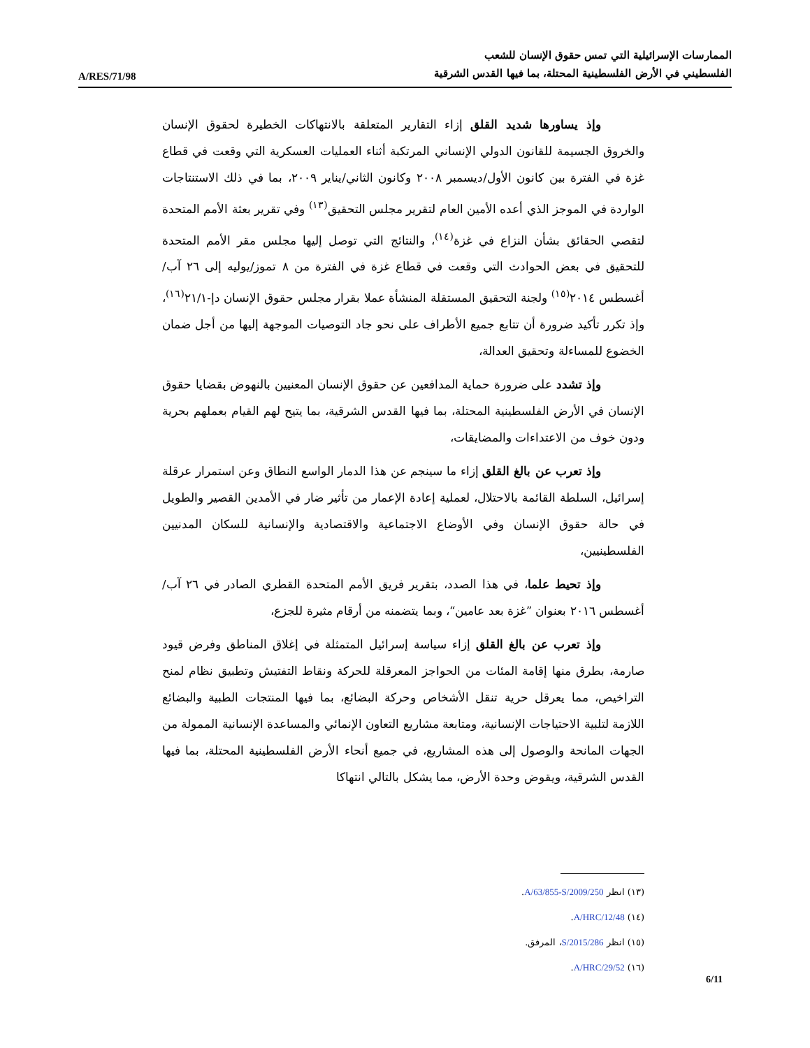A/RES/71/98
الممارسات الإسرائيلية التي تمس حقوق الإنسان للشعب
الفلسطيني في الأرض الفلسطينية المحتلة، بما فيها القدس الشرقية
وإذ يساورها شديد القلق إزاء التقارير المتعلقة بالانتهاكات الخطيرة لحقوق الإنسان والخروق الجسيمة للقانون الدولي الإنساني المرتكبة أثناء العمليات العسكرية التي وقعت في قطاع غزة في الفترة بين كانون الأول/ديسمبر ٢٠٠٨ وكانون الثاني/يناير ٢٠٠٩، بما في ذلك الاستنتاجات الواردة في الموجز الذي أعده الأمين العام لتقرير مجلس التحقيق<sup>(١٣)</sup> وفي تقرير بعثة الأمم المتحدة لتقصي الحقائق بشأن النزاع في غزة<sup>(١٤)</sup>، والنتائج التي توصل إليها مجلس مقر الأمم المتحدة للتحقيق في بعض الحوادث التي وقعت في قطاع غزة في الفترة من ٨ تموز/يوليه إلى ٢٦ آب/أغسطس ٢٠١٤<sup>(١٥)</sup> ولجنة التحقيق المستقلة المنشأة عملا بقرار مجلس حقوق الإنسان دإ-٢١/١<sup>(١٦)</sup>، وإذ تكرر تأكيد ضرورة أن تتابع جميع الأطراف على نحو جاد التوصيات الموجهة إليها من أجل ضمان الخضوع للمساءلة وتحقيق العدالة،
وإذ تشدد على ضرورة حماية المدافعين عن حقوق الإنسان المعنيين بالنهوض بقضايا حقوق الإنسان في الأرض الفلسطينية المحتلة، بما فيها القدس الشرقية، بما يتيح لهم القيام بعملهم بحرية ودون خوف من الاعتداءات والمضايقات،
وإذ تعرب عن بالغ القلق إزاء ما سينجم عن هذا الدمار الواسع النطاق وعن استمرار عرقلة إسرائيل، السلطة القائمة بالاحتلال، لعملية إعادة الإعمار من تأثير ضار في الأمدين القصير والطويل في حالة حقوق الإنسان وفي الأوضاع الاجتماعية والاقتصادية والإنسانية للسكان المدنيين الفلسطينيين،
وإذ تحيط علما، في هذا الصدد، بتقرير فريق الأمم المتحدة القطري الصادر في ٢٦ آب/أغسطس ٢٠١٦ بعنوان ”غزة بعد عامين“، وبما يتضمنه من أرقام مثيرة للجزع،
وإذ تعرب عن بالغ القلق إزاء سياسة إسرائيل المتمثلة في إغلاق المناطق وفرض قيود صارمة، بطرق منها إقامة المئات من الحواجز المعرقلة للحركة ونقاط التفتيش وتطبيق نظام لمنح التراخيص، مما يعرقل حرية تنقل الأشخاص وحركة البضائع، بما فيها المنتجات الطبية والبضائع اللازمة لتلبية الاحتياجات الإنسانية، ومتابعة مشاريع التعاون الإنمائي والمساعدة الإنسانية الممولة من الجهات المانحة والوصول إلى هذه المشاريع، في جميع أنحاء الأرض الفلسطينية المحتلة، بما فيها القدس الشرقية، ويقوض وحدة الأرض، مما يشكل بالتالي انتهاكا
(١٣) انظر A/63/855-S/2009/250.
(١٤) A/HRC/12/48.
(١٥) انظر S/2015/286، المرفق.
(١٦) A/HRC/29/52.
6/11